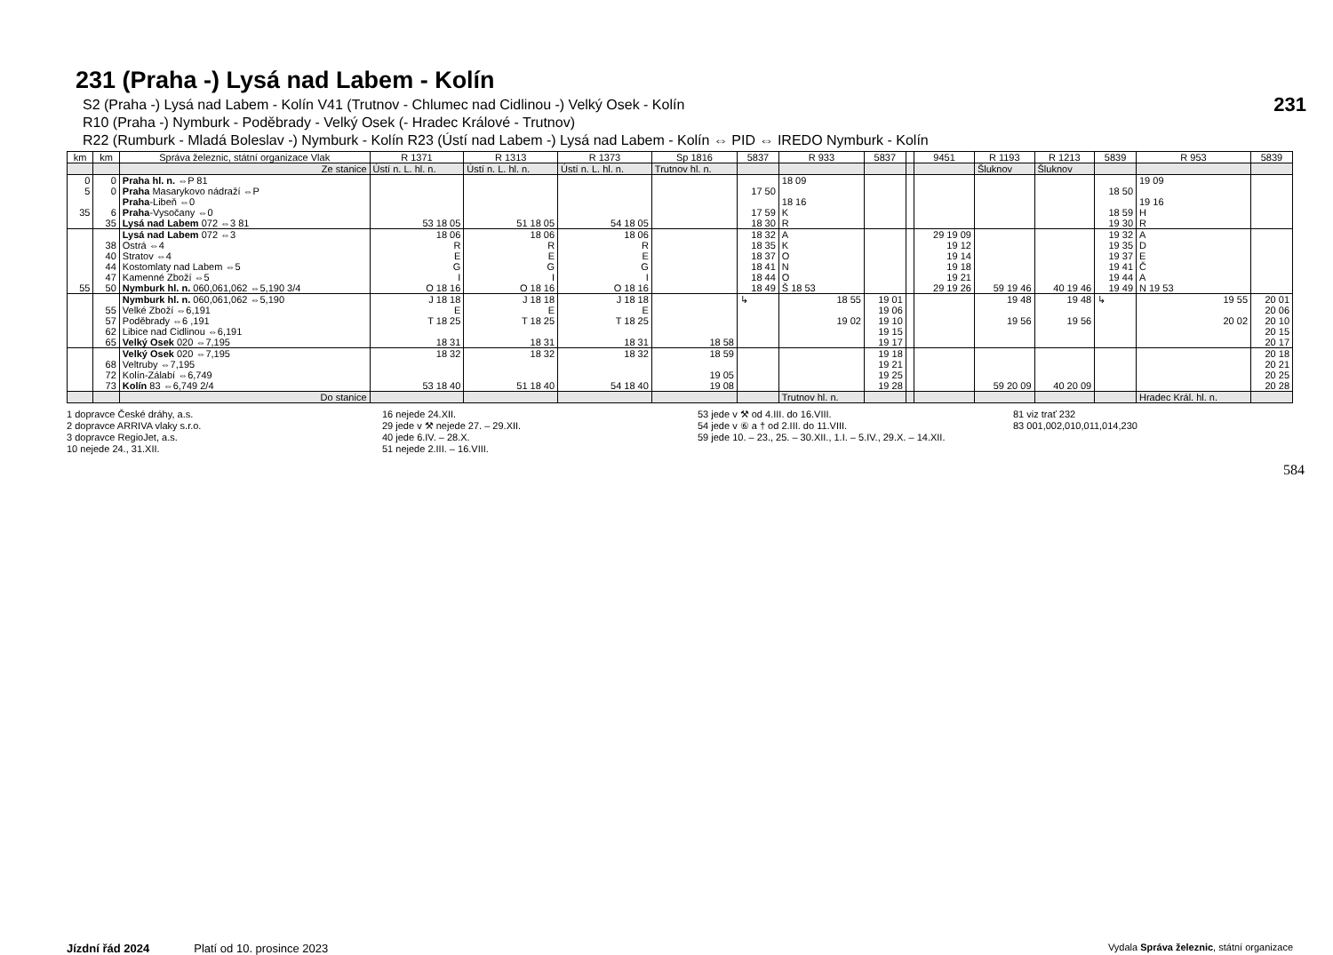231
584
231 (Praha -) Lysá nad Labem - Kolín
S2 (Praha -) Lysá nad Labem - Kolín V41 (Trutnov - Chlumec nad Cidlinou -) Velký Osek - Kolín
R10 (Praha -) Nymburk - Poděbrady - Velký Osek (- Hradec Králové - Trutnov)
R22 (Rumburk - Mladá Boleslav -) Nymburk - Kolín R23 (Ústí nad Labem -) Lysá nad Labem - Kolín ⇔ PID ⇔ IREDO Nymburk - Kolín
| km | km | Správa železnic, státní organizace Vlak | R 1371 | R 1313 | R 1373 | Sp 1816 | 5837 | R 933 | 5837 | | 9451 | R 1193 | R 1213 | 5839 | R 953 | 5839 |
| --- | --- | --- | --- | --- | --- | --- | --- | --- | --- | --- | --- | --- | --- | --- | --- | --- |
| | | Ze stanice | Ústí n. L. hl. n. | Ústí n. L. hl. n. | Ústí n. L. hl. n. | Trutnov hl. n. | | | | | | Šluknov | Šluknov | | | |
| 0 5 35 | 0 0 6 35 | Praha hl. n. ⇔P 81 Praha Masarykovo nádraží ⇔P Praha -Libeň ⇔0 Praha -Vysočany ⇔0 Lysá nad Labem 072 ⇔3 81 | 53 18 05 | 51 18 05 | 54 18 05 | | 17 50 17 59 18 30 | 18 09 18 16 K R | | | | | | 18 50 18 59 19 30 | 19 09 19 16 H R | |
| 55 | 38 40 44 47 50 | Lysá nad Labem 072 ⇔3 Ostrá ⇔4 Stratov ⇔4 Kostomlaty nad Labem ⇔5 Kamenné Zboží ⇔5 Nymburk hl. n. 060,061,062 ⇔5,190 3/4 | 18 06 R E G I O 18 16 | 18 06 R E G I O 18 16 | 18 06 R E G I O 18 16 | | 18 32 18 35 18 37 18 41 18 44 18 49 | A K O N O Š 18 53 | | | 29 19 09 19 12 19 14 19 18 19 21 29 19 26 | 59 19 46 | 40 19 46 | 19 32 19 35 19 37 19 41 19 44 19 49 | A D E Č A N 19 53 | |
| | 55 57 62 65 | Nymburk hl. n. 060,061,062 ⇔5,190 Velké Zboží ⇔6,191 Poděbrady ⇔6 ,191 Libice nad Cidlinou ⇔6,191 Velký Osek 020 ⇔7,195 | J 18 18 E T 18 25 18 31 | J 18 18 E T 18 25 18 31 | J 18 18 E T 18 25 18 31 | 18 58 | ↳ | 18 55 19 02 | 19 01 19 06 19 10 19 15 19 17 | | | 19 48 19 56 | 19 48 19 56 | ↳ | 19 55 20 02 | 20 01 20 06 20 10 20 15 20 17 |
| | 68 72 73 | Velký Osek 020 ⇔7,195 Veltruby ⇔7,195 Kolín-Zálabí ⇔6,749 Kolín 83 ⇔6,749 2/4 | 18 32 53 18 40 | 18 32 51 18 40 | 18 32 54 18 40 | 18 59 19 05 19 08 | | | 19 18 19 21 19 25 19 28 | | | 59 20 09 | 40 20 09 | | | 20 18 20 21 20 25 20 28 |
| | | Do stanice | | | | | | Trutnov hl. n. | | | | | | | Hradec Král. hl. n. | |
1 dopravce České dráhy, a.s.
2 dopravce ARRIVA vlaky s.r.o.
3 dopravce RegioJet, a.s.
10 nejede 24., 31.XII.
16 nejede 24.XII.
29 jede v ⚒ nejede 27. – 29.XII.
40 jede 6.IV. – 28.X.
51 nejede 2.III. – 16.VIII.
53 jede v ⚒ od 4.III. do 16.VIII.
54 jede v ⑥ a † od 2.III. do 11.VIII.
59 jede 10. – 23., 25. – 30.XII., 1.I. – 5.IV., 29.X. – 14.XII.
81 viz trať 232
83 001,002,010,011,014,230
Jízdní řád 2024 Platí od 10. prosince 2023 Vydala Správa železnic, státní organizace